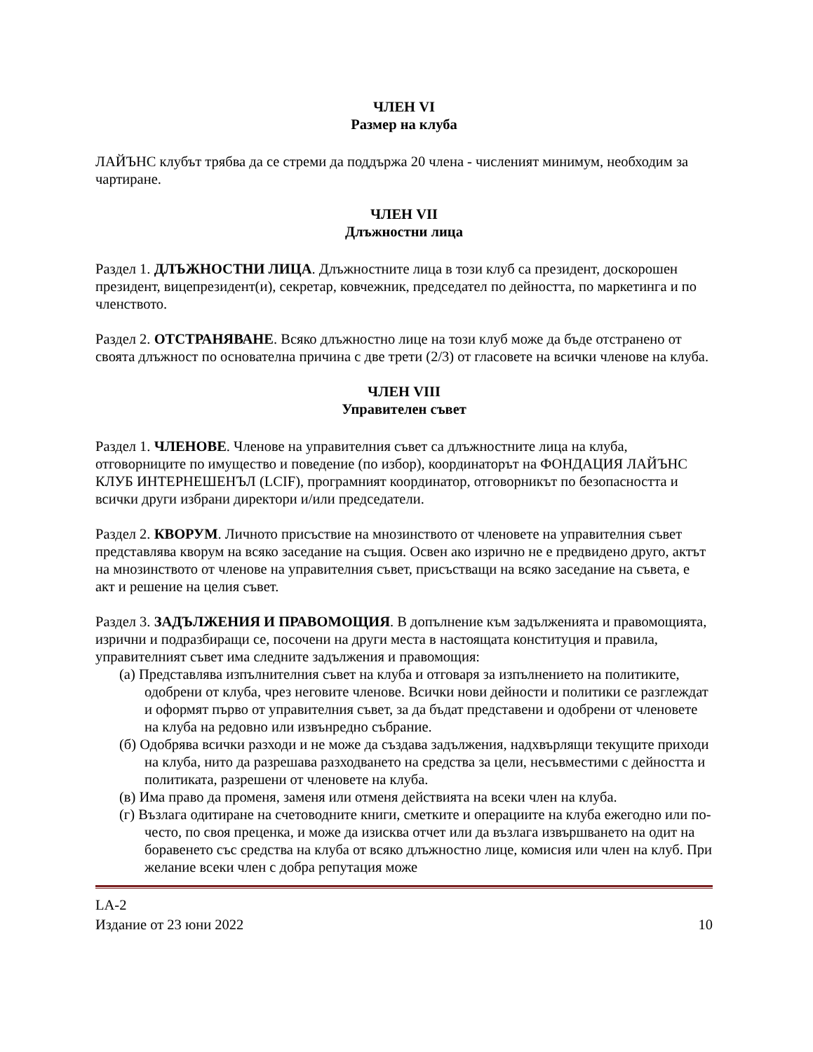ЧЛЕН VI
Размер на клуба
ЛАЙЪНС клубът трябва да се стреми да поддържа 20 члена - численият минимум, необходим за чартиране.
ЧЛЕН VII
Длъжностни лица
Раздел 1. ДЛЪЖНОСТНИ ЛИЦА. Длъжностните лица в този клуб са президент, доскорошен президент, вицепрезидент(и), секретар, ковчежник, председател по дейността, по маркетинга и по членството.
Раздел 2. ОТСТРАНЯВАНЕ. Всяко длъжностно лице на този клуб може да бъде отстранено от своята длъжност по основателна причина с две трети (2/3) от гласовете на всички членове на клуба.
ЧЛЕН VIII
Управителен съвет
Раздел 1. ЧЛЕНОВЕ. Членове на управителния съвет са длъжностните лица на клуба, отговорниците по имущество и поведение (по избор), координаторът на ФОНДАЦИЯ ЛАЙЪНС КЛУБ ИНТЕРНЕШЕНЪЛ (LCIF), програмният координатор, отговорникът по безопасността и всички други избрани директори и/или председатели.
Раздел 2. КВОРУМ. Личното присъствие на мнозинството от членовете на управителния съвет представлява кворум на всяко заседание на същия. Освен ако изрично не е предвидено друго, актът на мнозинството от членове на управителния съвет, присъстващи на всяко заседание на съвета, е акт и решение на целия съвет.
Раздел 3. ЗАДЪЛЖЕНИЯ И ПРАВОМОЩИЯ. В допълнение към задълженията и правомощията, изрични и подразбиращи се, посочени на други места в настоящата конституция и правила, управителният съвет има следните задължения и правомощия:
(а) Представлява изпълнителния съвет на клуба и отговаря за изпълнението на политиките, одобрени от клуба, чрез неговите членове. Всички нови дейности и политики се разглеждат и оформят първо от управителния съвет, за да бъдат представени и одобрени от членовете на клуба на редовно или извънредно събрание.
(б) Одобрява всички разходи и не може да създава задължения, надхвърлящи текущите приходи на клуба, нито да разрешава разходването на средства за цели, несъвместими с дейността и политиката, разрешени от членовете на клуба.
(в) Има право да променя, заменя или отменя действията на всеки член на клуба.
(г) Възлага одитиране на счетоводните книги, сметките и операциите на клуба ежегодно или по-често, по своя преценка, и може да изисква отчет или да възлага извършването на одит на боравенето със средства на клуба от всяко длъжностно лице, комисия или член на клуб. При желание всеки член с добра репутация може
LA-2
Издание от 23 юни 2022 10